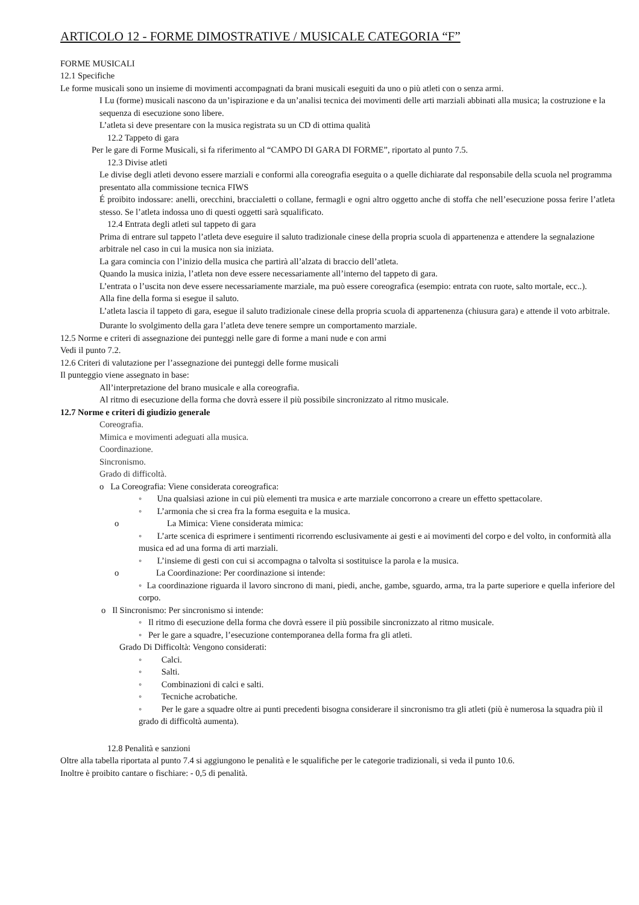ARTICOLO 12 - FORME DIMOSTRATIVE / MUSICALE CATEGORIA “F”
FORME MUSICALI
12.1 Specifiche
Le forme musicali sono un insieme di movimenti accompagnati da brani musicali eseguiti da uno o più atleti con o senza armi.
I Lu (forme) musicali nascono da un’ispirazione e da un’analisi tecnica dei movimenti delle arti marziali abbinati alla musica; la costruzione e la sequenza di esecuzione sono libere.
L’atleta si deve presentare con la musica registrata su un CD di ottima qualità
12.2 Tappeto di gara
Per le gare di Forme Musicali, si fa riferimento al “CAMPO DI GARA DI FORME”, riportato al punto 7.5.
12.3 Divise atleti
Le divise degli atleti devono essere marziali e conformi alla coreografia eseguita o a quelle dichiarate dal responsabile della scuola nel programma presentato alla commissione tecnica FIWS
É proibito indossare: anelli, orecchini, braccialetti o collane, fermagli e ogni altro oggetto anche di stoffa che nell’esecuzione possa ferire l’atleta stesso. Se l’atleta indossa uno di questi oggetti sarà squalificato.
12.4 Entrata degli atleti sul tappeto di gara
Prima di entrare sul tappeto l’atleta deve eseguire il saluto tradizionale cinese della propria scuola di appartenenza e attendere la segnalazione arbitrale nel caso in cui la musica non sia iniziata.
La gara comincia con l’inizio della musica che partirà all’alzata di braccio dell’atleta.
Quando la musica inizia, l’atleta non deve essere necessariamente all’interno del tappeto di gara.
L’entrata o l’uscita non deve essere necessariamente marziale, ma può essere coreografica (esempio: entrata con ruote, salto mortale, ecc..).
Alla fine della forma si esegue il saluto.
L’atleta lascia il tappeto di gara, esegue il saluto tradizionale cinese della propria scuola di appartenenza (chiusura gara) e attende il voto arbitrale.
Durante lo svolgimento della gara l’atleta deve tenere sempre un comportamento marziale.
12.5 Norme e criteri di assegnazione dei punteggi nelle gare di forme a mani nude e con armi
Vedi il punto 7.2.
12.6 Criteri di valutazione per l’assegnazione dei punteggi delle forme musicali
Il punteggio viene assegnato in base:
All’interpretazione del brano musicale e alla coreografia.
Al ritmo di esecuzione della forma che dovrà essere il più possibile sincronizzato al ritmo musicale.
12.7 Norme e criteri di giudizio generale
Coreografia.
Mimica e movimenti adeguati alla musica.
Coordinazione.
Sincronismo.
Grado di difficoltà.
o La Coreografia: Viene considerata coreografica:
◦ Una qualsiasi azione in cui più elementi tra musica e arte marziale concorrono a creare un effetto spettacolare.
◦ L’armonia che si crea fra la forma eseguita e la musica.
o La Mimica: Viene considerata mimica:
◦ L’arte scenica di esprimere i sentimenti ricorrendo esclusivamente ai gesti e ai movimenti del corpo e del volto, in conformità alla musica ed ad una forma di arti marziali.
◦ L’insieme di gesti con cui si accompagna o talvolta si sostituisce la parola e la musica.
o La Coordinazione: Per coordinazione si intende:
◦ La coordinazione riguarda il lavoro sincrono di mani, piedi, anche, gambe, sguardo, arma, tra la parte superiore e quella inferiore del corpo.
o Il Sincronismo: Per sincronismo si intende:
◦ Il ritmo di esecuzione della forma che dovrà essere il più possibile sincronizzato al ritmo musicale.
◦ Per le gare a squadre, l’esecuzione contemporanea della forma fra gli atleti.
Grado Di Difficoltà: Vengono considerati:
◦ Calci.
◦ Salti.
◦ Combinazioni di calci e salti.
◦ Tecniche acrobatiche.
◦ Per le gare a squadre oltre ai punti precedenti bisogna considerare il sincronismo tra gli atleti (più è numerosa la squadra più il grado di difficoltà aumenta).
12.8 Penalità e sanzioni
Oltre alla tabella riportata al punto 7.4 si aggiungono le penalità e le squalifiche per le categorie tradizionali, si veda il punto 10.6.
Inoltre è proibito cantare o fischiare: - 0,5 di penalità.